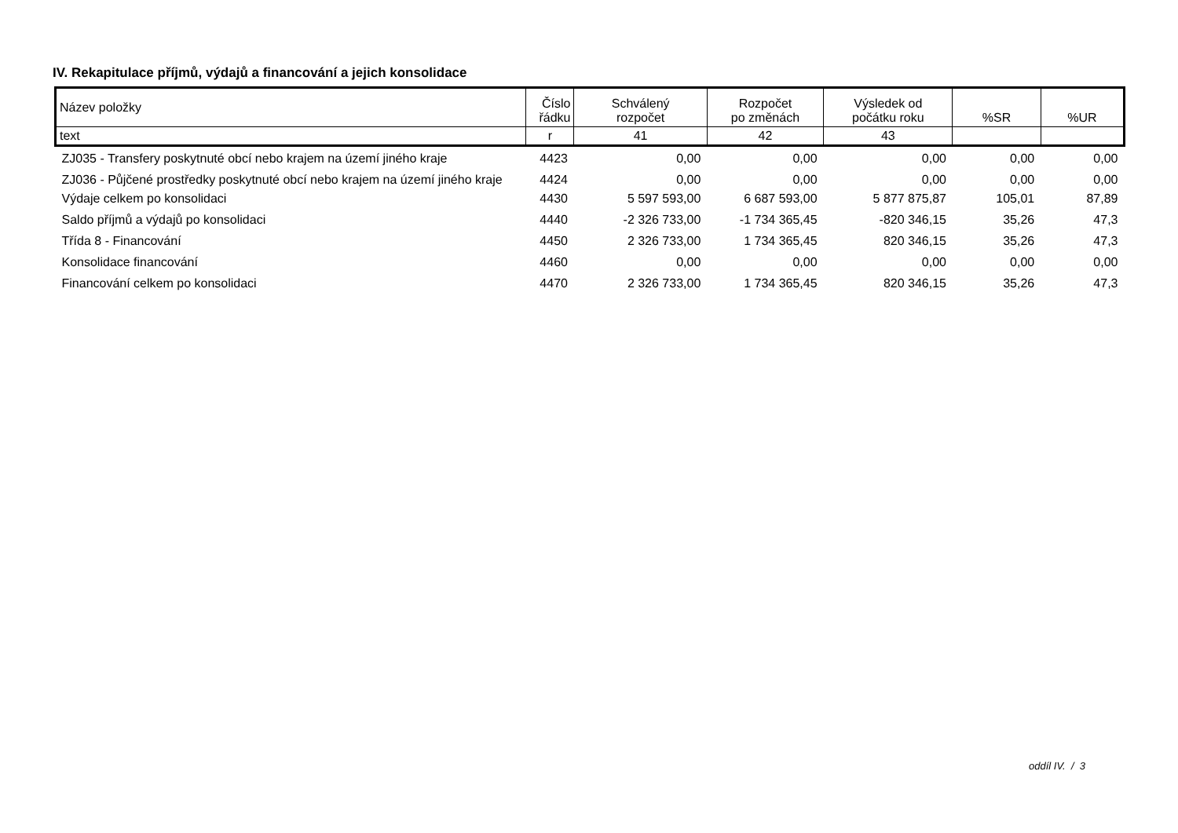IV. Rekapitulace příjmů, výdajů a financování a jejich konsolidace
| Název položky | Číslo řádku | Schválený rozpočet | Rozpočet po změnách | Výsledek od počátku roku | %SR | %UR |
| --- | --- | --- | --- | --- | --- | --- |
| text | r | 41 | 42 | 43 | | |
| ZJ035 - Transfery poskytnuté obcí nebo krajem na území jiného kraje | 4423 | 0,00 | 0,00 | 0,00 | 0,00 | 0,00 |
| ZJ036 - Půjčené prostředky poskytnuté obcí nebo krajem na území jiného kraje | 4424 | 0,00 | 0,00 | 0,00 | 0,00 | 0,00 |
| Výdaje celkem po konsolidaci | 4430 | 5 597 593,00 | 6 687 593,00 | 5 877 875,87 | 105,01 | 87,89 |
| Saldo příjmů a výdajů po konsolidaci | 4440 | -2 326 733,00 | -1 734 365,45 | -820 346,15 | 35,26 | 47,3 |
| Třída 8 - Financování | 4450 | 2 326 733,00 | 1 734 365,45 | 820 346,15 | 35,26 | 47,3 |
| Konsolidace financování | 4460 | 0,00 | 0,00 | 0,00 | 0,00 | 0,00 |
| Financování celkem po konsolidaci | 4470 | 2 326 733,00 | 1 734 365,45 | 820 346,15 | 35,26 | 47,3 |
oddíl IV. / 3